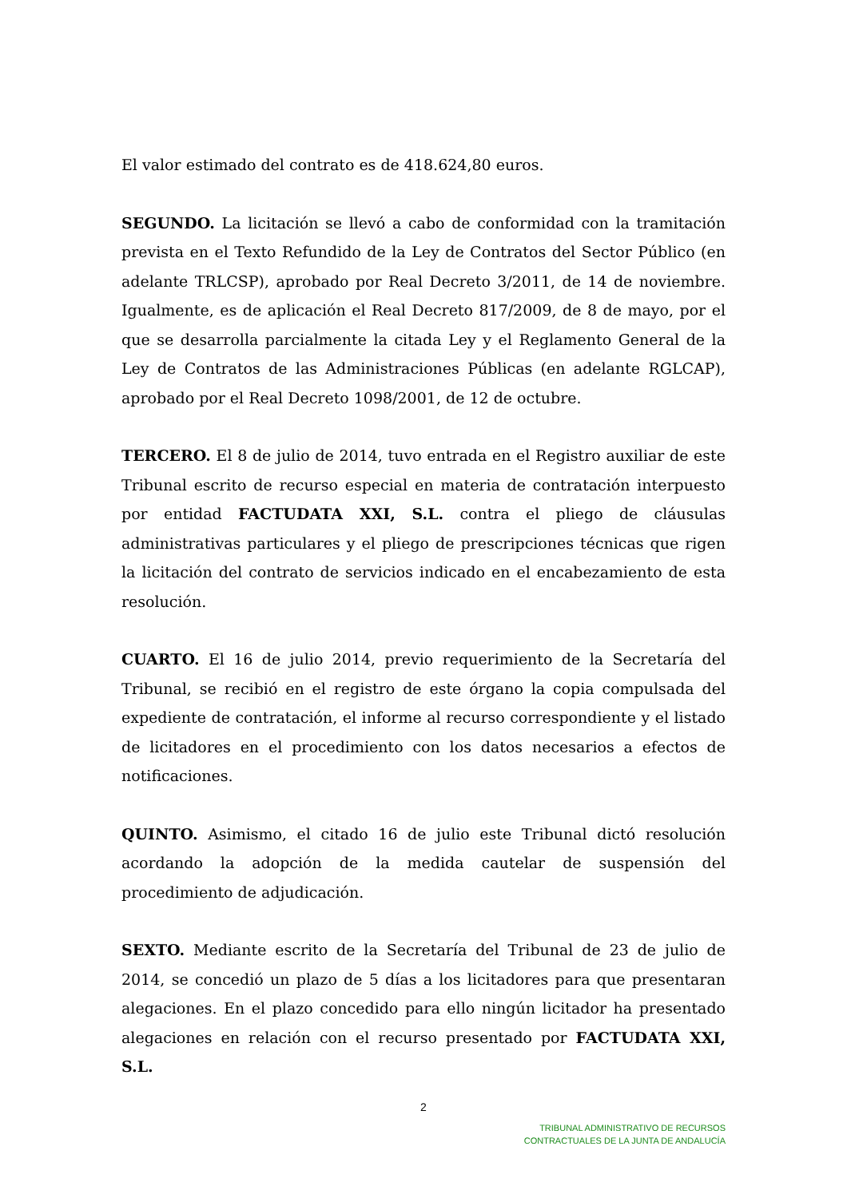El valor estimado del contrato es de 418.624,80 euros.
SEGUNDO. La licitación se llevó a cabo de conformidad con la tramitación prevista en el Texto Refundido de la Ley de Contratos del Sector Público (en adelante TRLCSP), aprobado por Real Decreto 3/2011, de 14 de noviembre. Igualmente, es de aplicación el Real Decreto 817/2009, de 8 de mayo, por el que se desarrolla parcialmente la citada Ley y el Reglamento General de la Ley de Contratos de las Administraciones Públicas (en adelante RGLCAP), aprobado por el Real Decreto 1098/2001, de 12 de octubre.
TERCERO. El 8 de julio de 2014, tuvo entrada en el Registro auxiliar de este Tribunal escrito de recurso especial en materia de contratación interpuesto por entidad FACTUDATA XXI, S.L. contra el pliego de cláusulas administrativas particulares y el pliego de prescripciones técnicas que rigen la licitación del contrato de servicios indicado en el encabezamiento de esta resolución.
CUARTO. El 16 de julio 2014, previo requerimiento de la Secretaría del Tribunal, se recibió en el registro de este órgano la copia compulsada del expediente de contratación, el informe al recurso correspondiente y el listado de licitadores en el procedimiento con los datos necesarios a efectos de notificaciones.
QUINTO. Asimismo, el citado 16 de julio este Tribunal dictó resolución acordando la adopción de la medida cautelar de suspensión del procedimiento de adjudicación.
SEXTO. Mediante escrito de la Secretaría del Tribunal de 23 de julio de 2014, se concedió un plazo de 5 días a los licitadores para que presentaran alegaciones. En el plazo concedido para ello ningún licitador ha presentado alegaciones en relación con el recurso presentado por FACTUDATA XXI, S.L.
2
TRIBUNAL ADMINISTRATIVO DE RECURSOS
CONTRACTUALES DE LA JUNTA DE ANDALUCÍA